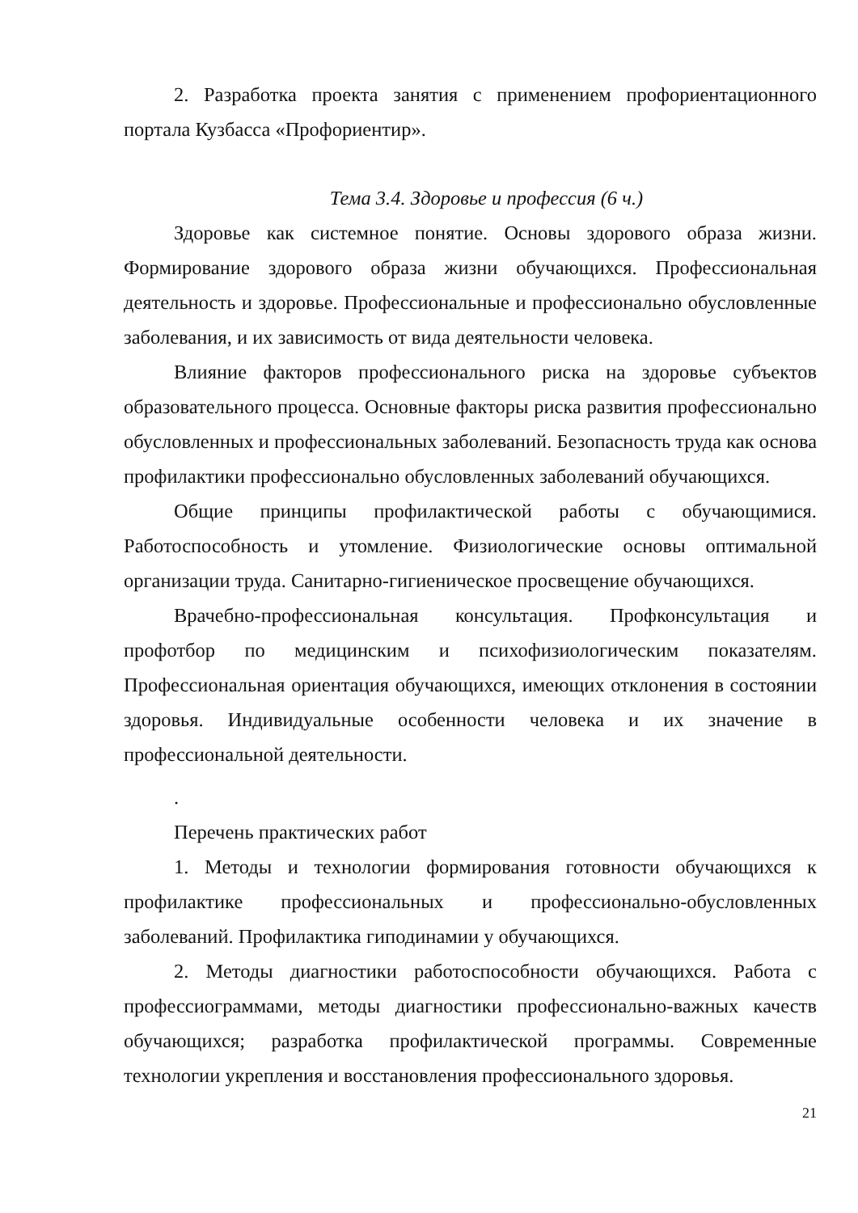2. Разработка проекта занятия с применением профориентационного портала Кузбасса «Профориентир».
Тема 3.4. Здоровье и профессия (6 ч.)
Здоровье как системное понятие. Основы здорового образа жизни. Формирование здорового образа жизни обучающихся. Профессиональная деятельность и здоровье. Профессиональные и профессионально обусловленные заболевания, и их зависимость от вида деятельности человека.
Влияние факторов профессионального риска на здоровье субъектов образовательного процесса. Основные факторы риска развития профессионально обусловленных и профессиональных заболеваний. Безопасность труда как основа профилактики профессионально обусловленных заболеваний обучающихся.
Общие принципы профилактической работы с обучающимися. Работоспособность и утомление. Физиологические основы оптимальной организации труда. Санитарно-гигиеническое просвещение обучающихся.
Врачебно-профессиональная консультация. Профконсультация и профотбор по медицинским и психофизиологическим показателям. Профессиональная ориентация обучающихся, имеющих отклонения в состоянии здоровья. Индивидуальные особенности человека и их значение в профессиональной деятельности.
.
Перечень практических работ
1. Методы и технологии формирования готовности обучающихся к профилактике профессиональных и профессионально-обусловленных заболеваний. Профилактика гиподинамии у обучающихся.
2. Методы диагностики работоспособности обучающихся. Работа с профессиограммами, методы диагностики профессионально-важных качеств обучающихся; разработка профилактической программы. Современные технологии укрепления и восстановления профессионального здоровья.
21